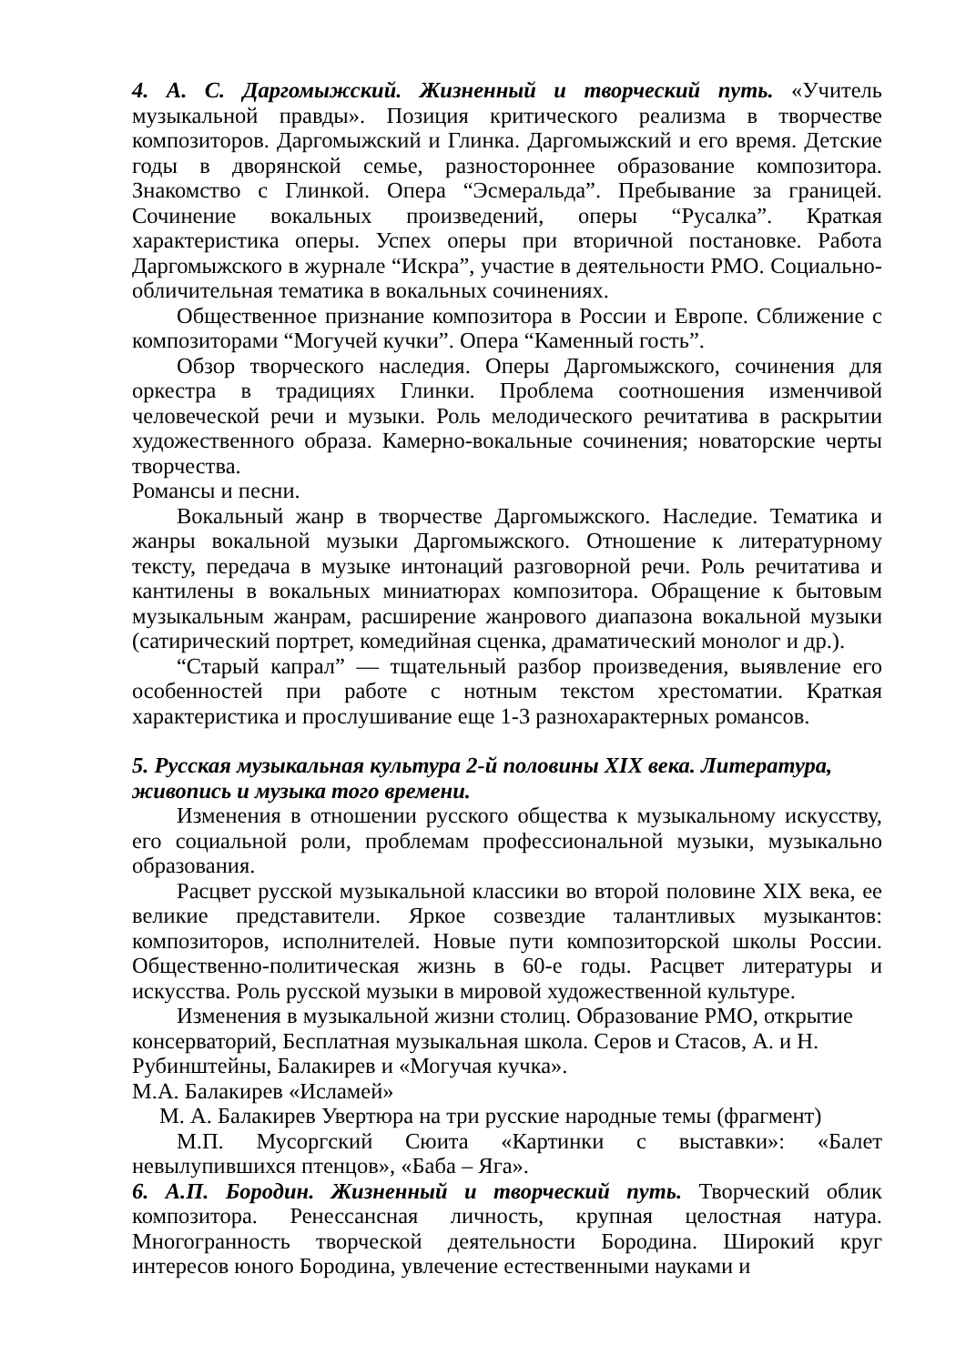4. А. С. Даргомыжский. Жизненный и творческий путь. «Учитель музыкальной правды». Позиция критического реализма в творчестве композиторов. Даргомыжский и Глинка. Даргомыжский и его время. Детские годы в дворянской семье, разностороннее образование композитора. Знакомство с Глинкой. Опера “Эсмеральда”. Пребывание за границей. Сочинение вокальных произведений, оперы “Русалка”. Краткая характеристика оперы. Успех оперы при вторичной постановке. Работа Даргомыжского в журнале “Искра”, участие в деятельности РМО. Социально-обличительная тематика в вокальных сочинениях.
Общественное признание композитора в России и Европе. Сближение с композиторами “Могучей кучки”. Опера “Каменный гость”.
Обзор творческого наследия. Оперы Даргомыжского, сочинения для оркестра в традициях Глинки. Проблема соотношения изменчивой человеческой речи и музыки. Роль мелодического речитатива в раскрытии художественного образа. Камерно-вокальные сочинения; новаторские черты творчества.
Романсы и песни.
Вокальный жанр в творчестве Даргомыжского. Наследие. Тематика и жанры вокальной музыки Даргомыжского. Отношение к литературному тексту, передача в музыке интонаций разговорной речи. Роль речитатива и кантилены в вокальных миниатюрах композитора. Обращение к бытовым музыкальным жанрам, расширение жанрового диапазона вокальной музыки (сатирический портрет, комедийная сценка, драматический монолог и др.).
“Старый капрал” — тщательный разбор произведения, выявление его особенностей при работе с нотным текстом хрестоматии. Краткая характеристика и прослушивание еще 1-3 разнохарактерных романсов.
5. Русская музыкальная культура 2-й половины XIX века. Литература, живопись и музыка того времени.
Изменения в отношении русского общества к музыкальному искусству, его социальной роли, проблемам профессиональной музыки, музыкально образования.
Расцвет русской музыкальной классики во второй половине XIX века, ее великие представители. Яркое созвездие талантливых музыкантов: композиторов, исполнителей. Новые пути композиторской школы России. Общественно-политическая жизнь в 60-е годы. Расцвет литературы и искусства. Роль русской музыки в мировой художественной культуре.
Изменения в музыкальной жизни столиц. Образование РМО, открытие консерваторий, Бесплатная музыкальная школа. Серов и Стасов, А. и Н. Рубинштейны, Балакирев и «Могучая кучка».
М.А. Балакирев «Исламей»
М. А. Балакирев Увертюра на три русские народные темы (фрагмент)
М.П. Мусоргский Сюита «Картинки с выставки»: «Балет невылупившихся птенцов», «Баба – Яга».
6. А.П. Бородин. Жизненный и творческий путь. Творческий облик композитора. Ренессансная личность, крупная целостная натура. Многогранность творческой деятельности Бородина. Широкий круг интересов юного Бородина, увлечение естественными науками и